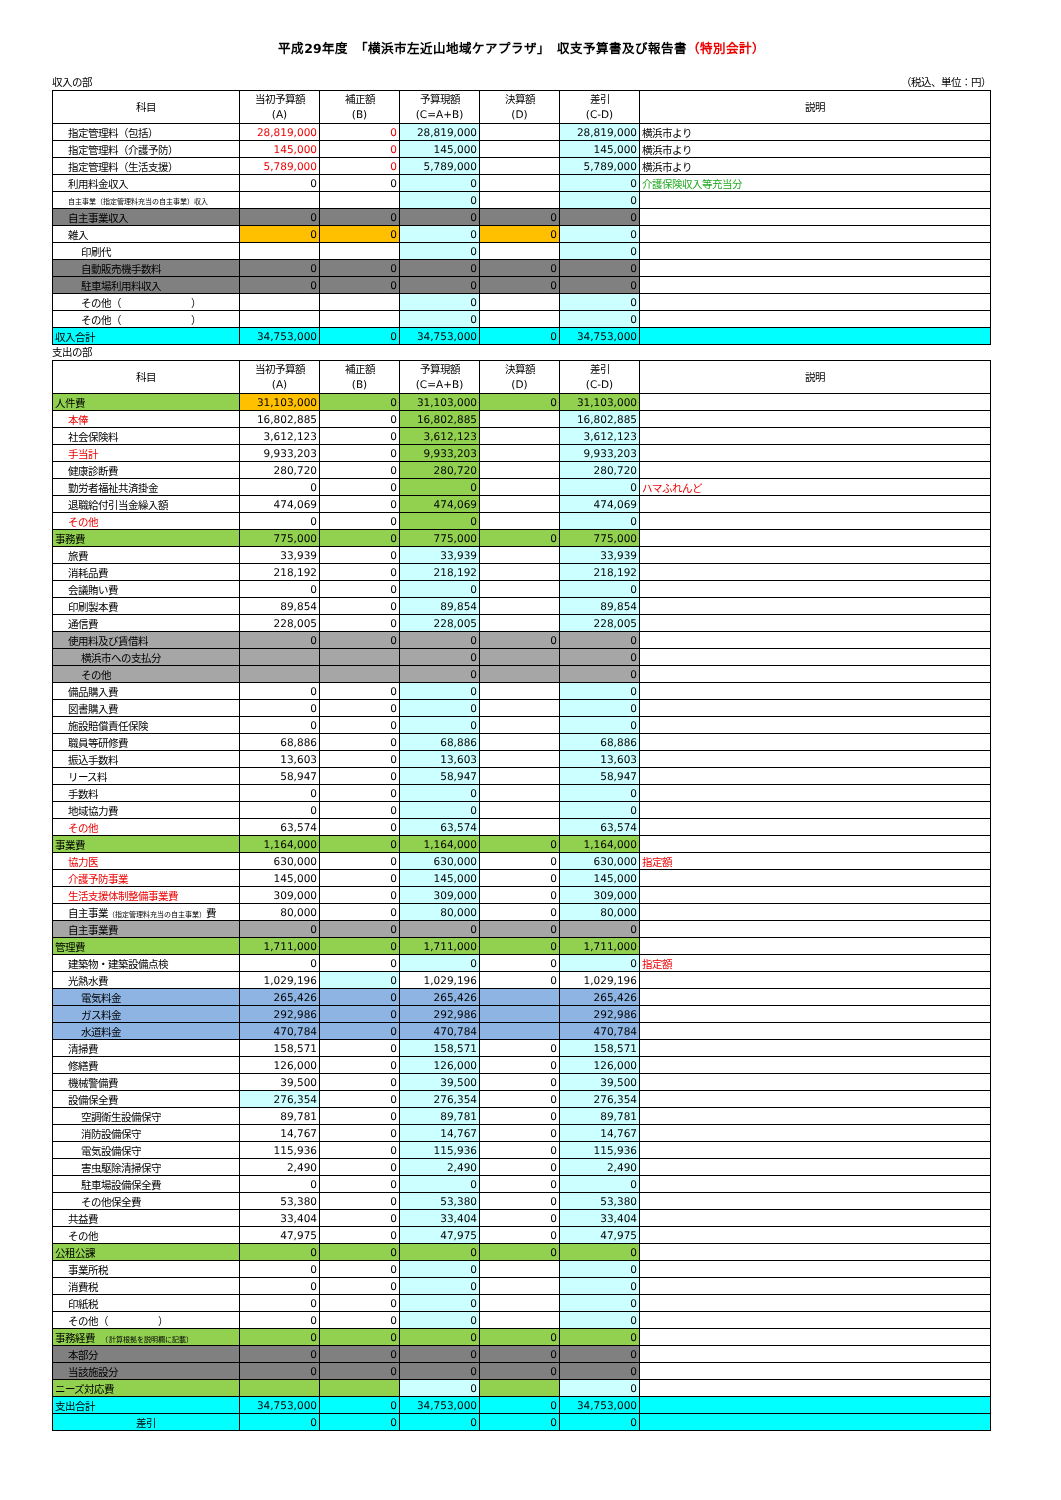平成29年度　「横浜市左近山地域ケアプラザ」　収支予算書及び報告書（特別会計）
収入の部 （税込、単位：円）
| 科目 | 当初予算額 (A) | 補正額 (B) | 予算現額 (C=A+B) | 決算額 (D) | 差引 (C-D) | 説明 |
| --- | --- | --- | --- | --- | --- | --- |
| 指定管理料（包括） | 28,819,000 | 0 | 28,819,000 | | 28,819,000 | 横浜市より |
| 指定管理料（介護予防） | 145,000 | 0 | 145,000 | | 145,000 | 横浜市より |
| 指定管理料（生活支援） | 5,789,000 | 0 | 5,789,000 | | 5,789,000 | 横浜市より |
| 利用料金収入 | 0 | 0 | 0 | | 0 | 介護保険収入等充当分 |
| 自主事業（指定管理料充当の自主事業）収入 | | | 0 | | 0 | |
| 自主事業収入 | 0 | 0 | 0 | 0 | 0 | |
| 雑入 | 0 | 0 | 0 | 0 | 0 | |
| 印刷代 | | | 0 | | 0 | |
| 自動販売機手数料 | 0 | 0 | 0 | 0 | 0 | |
| 駐車場利用料収入 | 0 | 0 | 0 | 0 | 0 | |
| その他（ ） | | | 0 | | 0 | |
| その他（ ） | | | 0 | | 0 | |
| 収入合計 | 34,753,000 | 0 | 34,753,000 | 0 | 34,753,000 | |
支出の部
| 科目 | 当初予算額 (A) | 補正額 (B) | 予算現額 (C=A+B) | 決算額 (D) | 差引 (C-D) | 説明 |
| --- | --- | --- | --- | --- | --- | --- |
| 人件費 | 31,103,000 | 0 | 31,103,000 | 0 | 31,103,000 | |
| 本俸 | 16,802,885 | 0 | 16,802,885 | | 16,802,885 | |
| 社会保険料 | 3,612,123 | 0 | 3,612,123 | | 3,612,123 | |
| 手当計 | 9,933,203 | 0 | 9,933,203 | | 9,933,203 | |
| 健康診断費 | 280,720 | 0 | 280,720 | | 280,720 | |
| 勤労者福祉共済掛金 | 0 | 0 | 0 | | 0 | ハマふれんど |
| 退職給付引当金繰入額 | 474,069 | 0 | 474,069 | | 474,069 | |
| その他 | 0 | 0 | 0 | | 0 | |
| 事務費 | 775,000 | 0 | 775,000 | 0 | 775,000 | |
| 旅費 | 33,939 | 0 | 33,939 | | 33,939 | |
| 消耗品費 | 218,192 | 0 | 218,192 | | 218,192 | |
| 会議賄い費 | 0 | 0 | 0 | | 0 | |
| 印刷製本費 | 89,854 | 0 | 89,854 | | 89,854 | |
| 通信費 | 228,005 | 0 | 228,005 | | 228,005 | |
| 使用料及び賃借料 | 0 | 0 | 0 | 0 | 0 | |
| 横浜市への支払分 | | | 0 | | 0 | |
| その他 | | | 0 | | 0 | |
| 備品購入費 | 0 | 0 | 0 | | 0 | |
| 図書購入費 | 0 | 0 | 0 | | 0 | |
| 施設賠償責任保険 | 0 | 0 | 0 | | 0 | |
| 職員等研修費 | 68,886 | 0 | 68,886 | | 68,886 | |
| 振込手数料 | 13,603 | 0 | 13,603 | | 13,603 | |
| リース料 | 58,947 | 0 | 58,947 | | 58,947 | |
| 手数料 | 0 | 0 | 0 | | 0 | |
| 地域協力費 | 0 | 0 | 0 | | 0 | |
| その他 | 63,574 | 0 | 63,574 | | 63,574 | |
| 事業費 | 1,164,000 | 0 | 1,164,000 | 0 | 1,164,000 | |
| 協力医 | 630,000 | 0 | 630,000 | 0 | 630,000 | 指定額 |
| 介護予防事業 | 145,000 | 0 | 145,000 | 0 | 145,000 | |
| 生活支援体制整備事業費 | 309,000 | 0 | 309,000 | 0 | 309,000 | |
| 自主事業 （指定管理料充当の自主事業） 費 | 80,000 | 0 | 80,000 | 0 | 80,000 | |
| 自主事業費 | 0 | 0 | 0 | 0 | 0 | |
| 管理費 | 1,711,000 | 0 | 1,711,000 | 0 | 1,711,000 | |
| 建築物・建築設備点検 | 0 | 0 | 0 | 0 | 0 | 指定額 |
| 光熱水費 | 1,029,196 | 0 | 1,029,196 | 0 | 1,029,196 | |
| 電気料金 | 265,426 | 0 | 265,426 | | 265,426 | |
| ガス料金 | 292,986 | 0 | 292,986 | | 292,986 | |
| 水道料金 | 470,784 | 0 | 470,784 | | 470,784 | |
| 清掃費 | 158,571 | 0 | 158,571 | 0 | 158,571 | |
| 修繕費 | 126,000 | 0 | 126,000 | 0 | 126,000 | |
| 機械警備費 | 39,500 | 0 | 39,500 | 0 | 39,500 | |
| 設備保全費 | 276,354 | 0 | 276,354 | 0 | 276,354 | |
| 空調衛生設備保守 | 89,781 | 0 | 89,781 | 0 | 89,781 | |
| 消防設備保守 | 14,767 | 0 | 14,767 | 0 | 14,767 | |
| 電気設備保守 | 115,936 | 0 | 115,936 | 0 | 115,936 | |
| 害虫駆除清掃保守 | 2,490 | 0 | 2,490 | 0 | 2,490 | |
| 駐車場設備保全費 | 0 | 0 | 0 | 0 | 0 | |
| その他保全費 | 53,380 | 0 | 53,380 | 0 | 53,380 | |
| 共益費 | 33,404 | 0 | 33,404 | 0 | 33,404 | |
| その他 | 47,975 | 0 | 47,975 | 0 | 47,975 | |
| 公租公課 | 0 | 0 | 0 | 0 | 0 | |
| 事業所税 | 0 | 0 | 0 | | 0 | |
| 消費税 | 0 | 0 | 0 | | 0 | |
| 印紙税 | 0 | 0 | 0 | | 0 | |
| その他（ ） | 0 | 0 | 0 | | 0 | |
| 事務経費 （計算根拠を説明欄に記載） | 0 | 0 | 0 | 0 | 0 | |
| 本部分 | 0 | 0 | 0 | 0 | 0 | |
| 当該施設分 | 0 | 0 | 0 | 0 | 0 | |
| ニーズ対応費 | | | 0 | | 0 | |
| 支出合計 | 34,753,000 | 0 | 34,753,000 | 0 | 34,753,000 | |
| 差引 | 0 | 0 | 0 | 0 | 0 | |